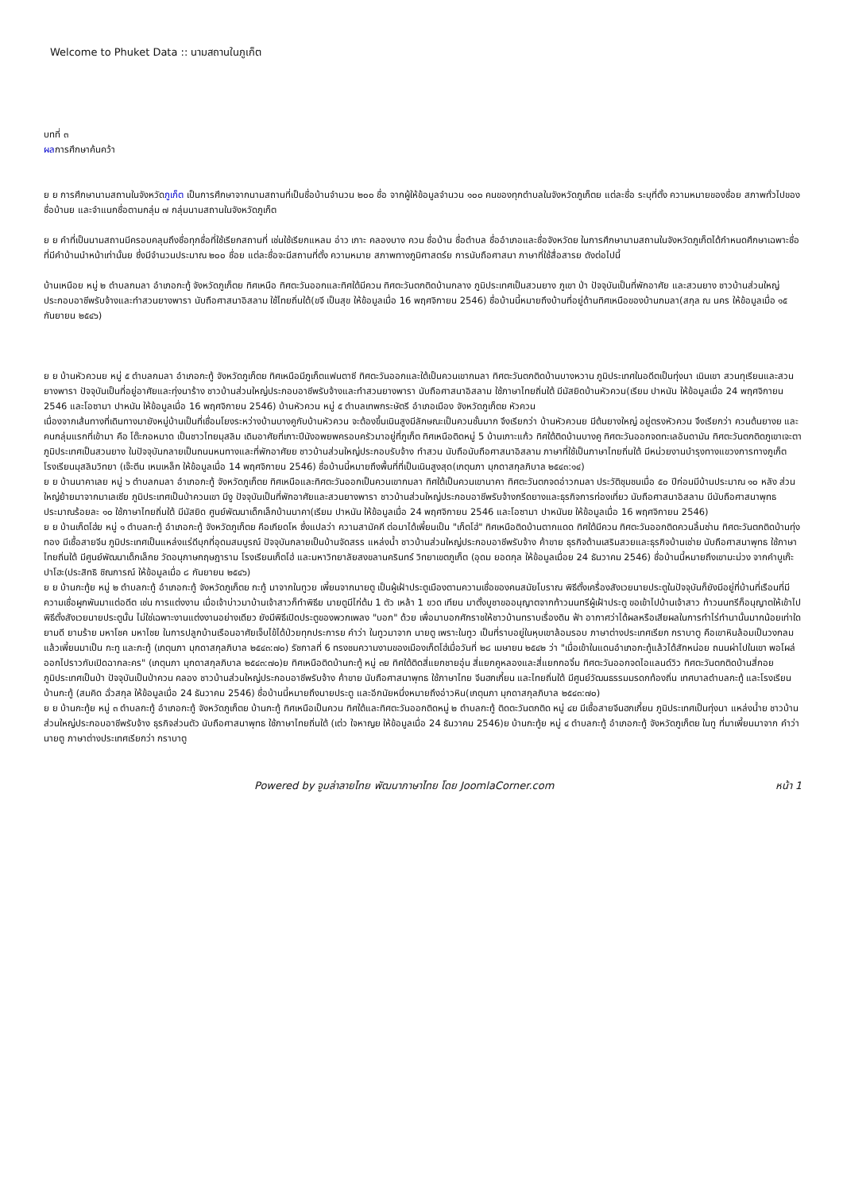Welcome to Phuket Data :: นามสถานในภูเก็ต
บทที่ ๓
ผลการศึกษาค้นคว้า
ย ย การศึกษานามสถานในจังหวัดภูเก็ต เป็นการศึกษาจากนามสถานที่เป็นชื่อบ้านจำนวน ๒๐๐ ชื่อ จากผู้ให้ข้อมูลจำนวน ๑๐๐ คนของทุกตำบลในจังหวัดภูเก็ตย แต่ละชื่อ ระบุที่ตั้ง ความหมายของชื่อย สภาพทั่วไปของชื่อบ้านย และจำแนกชื่อตามกลุ่ม ๗ กลุ่มนามสถานในจังหวัดภูเก็ต
ย ย คำที่เป็นนามสถานมีครอบคลุมถึงชื่อทุกชื่อที่ใช้เรียกสถานที่ เช่นใช้เรียกแหลม อ่าว เกาะ คลองบาง ควน ชื่อบ้าน ชื่อตำบล ชื่ออำเภอและชื่อจังหวัดย ในการศึกษานามสถานในจังหวัดภูเก็ตได้กำหนดศึกษาเฉพาะชื่อที่มีคำบ้านนำหน้าเท่านั้นย ซึ่งมีจำนวนประมาณ ๒๐๐ ชื่อย แต่ละชื่อจะมีสถานที่ตั้ง ความหมาย สภาพทางภูมิศาสตร์ย การนับถือศาสนา ภาษาที่ใช้สื่อสารย ดังต่อไปนี้
บ้านเหนือย หมู่ ๒ ตำบลกมลา อำเภอกะทู้ จังหวัดภูเก็ตย ทิศเหนือ ทิศตะวันออกและทิศใต้มีควน ทิศตะวันตกติดบ้านกลาง ภูมิประเทศเป็นสวนยาง ภูเขา ป่า ปัจจุบันเป็นที่พักอาศัย และสวนยาง ชาวบ้านส่วนใหญ่ประกอบอาชีพรับจ้างและทำสวนยางพารา นับถือศาสนาอิสลาม ใช้ไทยถิ่นใต้(ขจี เป็นสุข ให้ข้อมูลเมื่อ 16 พฤศจิกายน 2546) ชื่อบ้านนี้หมายถึงบ้านที่อยู่ด้านทิศเหนือของบ้านกมลา(สกุล ณ นคร ให้ข้อมูลเมื่อ ๑๕ กันยายน ๒๕๔๖)
ย ย บ้านหัวควนย หมู่ ๕ ตำบลกมลา อำเภอกะทู้ จังหวัดภูเก็ตย ทิศเหนือมีภูเก็ตแฟนตาซี ทิศตะวันออกและใต้เป็นควนเขากมลา ทิศตะวันตกติดบ้านบางหวาน ภูมิประเทศในอดีตเป็นทุ่งนา เนินเขา สวนทุเรียนและสวนยางพารา ปัจจุบันเป็นที่อยู่อาศัยและทุ่งนาร้าง ชาวบ้านส่วนใหญ่ประกอบอาชีพรับจ้างและทำสวนยางพารา นับถือศาสนาอิสลาม ใช้ภาษาไทยถิ่นใต้ มีมัสยิดบ้านหัวควน(เรียม ปาหนัน ให้ข้อมูลเมื่อ 24 พฤศจิกายน 2546 และโอซามา ปาหนัน ให้ข้อมูลเมื่อ 16 พฤศจิกายน 2546) บ้านหัวควน หมู่ ๕ ตำบลเทพกระษัตรี อำเภอเมือง จังหวัดภูเก็ตย หัวควน
เนื่องจากเส้นทางที่เดินทางมายังหมู่บ้านเป็นที่เชื่อมโยงระหว่างบ้านบางคูกับบ้านหัวควน จะต้องขึ้นเนินสูงมีลักษณะเป็นควนชั้นมาก จึงเรียกว่า บ้านหัวควนย มีต้นยางใหญ่ อยู่ตรงหัวควน จึงเรียกว่า ควนต้นยางย และคนกลุ่มแรกที่เข้ามา คือ โต๊ะกอหมาด เป็นชาวไทยมุสลิม เดิมอาศัยที่เกาะปีนังอพยพครอบครัวมาอยู่ที่ภูเก็ต ทิศเหนือติดหมู่ 5 บ้านเกาะแก้ว ทิศใต้ติดบ้านบางคู ทิศตะวันออกจดทะเลอันดามัน ทิศตะวันตกติดภูเขาเจะตา ภูมิประเทศเป็นสวนยาง ในปัจจุบันกลายเป็นถนนหนทางและที่พักอาศัยย ชาวบ้านส่วนใหญ่ประกอบรับจ้าง ทำสวน นับถือนับถือศาสนาอิสลาม ภาษาที่ใช้เป็นภาษาไทยถิ่นใต้ มีหน่วยงานบำรุงทางแขวงการทางภูเก็ต โรงเรียนมุสลิมวิทยา (เจ๊ะตีน เหมเหล็ก ให้ข้อมูลเมื่อ 14 พฤศจิกายน 2546) ชื่อบ้านนี้หมายถึงพื้นที่ที่เป็นเนินสูงสุด(เกตุนภา มุกดาสกุลภิบาล ๒๕๔๓:๑๔)
ย ย บ้านนาคาเลย หมู่ ๖ ตำบลกมลา อำเภอกะทู้ จังหวัดภูเก็ตย ทิศเหนือและทิศตะวันออกเป็นควนเขากมลา ทิศใต้เป็นควนเขานาคา ทิศตะวันตกจดอ่าวกมลา ประวัติชุมชนเมื่อ ๕๐ ปีก่อนมีบ้านประมาณ ๑๐ หลัง ส่วนใหญ่ย้ายมาจากมาเลเซีย ภูมิประเทศเป็นป่าควนเขา มีงู ปัจจุบันเป็นที่พักอาศัยและสวนยางพารา ชาวบ้านส่วนใหญ่ประกอบอาชีพรับจ้างกรีดยางและธุรกิจการท่องเที่ยว นับถือศาสนาอิสลาม มีนับถือศาสนาพุทธประมาณร้อยละ ๑๐ ใช้ภาษาไทยถิ่นใต้ มีมัสยิด ศูนย์พัฒนาเด็กเล็กบ้านนาคา(เรียม ปาหนัน ให้ข้อมูลเมื่อ 24 พฤศจิกายน 2546 และโอซามา ปาหนันย ให้ข้อมูลเมื่อ 16 พฤศจิกายน 2546)
ย ย บ้านเก็ตโฮ่ย หมู่ ๑ ตำบลกะทู้ อำเภอกะทู้ จังหวัดภูเก็ตย คือเกียดโห ซึ่งแปลว่า ความสามัคคี ต่อมาได้เพี้ยนเป็น "เก็ตโฮ่" ทิศเหนือติดบ้านตากแดด ทิศใต้มีควน ทิศตะวันออกติดควนลิ้มซ่าน ทิศตะวันตกติดบ้านทุ่งทอง มีเชื้อสายจีน ภูมิประเทศเป็นแหล่งแร่ดีบุกที่อุดมสมบูรณ์ ปัจจุบันกลายเป็นบ้านจัดสรร แหล่งน้ำ ชาวบ้านส่วนใหญ่ประกอบอาชีพรับจ้าง ค้าขาย ธุรกิจด้านเสริมสวยและธุรกิจบ้านเช่าย นับถือศาสนาพุทธ ใช้ภาษาไทยถิ่นใต้ มีศูนย์พัฒนาเด็กเล็กย วัดอนุภาษกฤษฎาราม โรงเรียนเก็ตโฮ่ และมหาวิทยาลัยสงขลานครินทร์ วิทยาเขตภูเก็ต (อุดม ยอดกุล ให้ข้อมูลเมื่อย 24 ธันวาคม 2546) ชื่อบ้านนี้หมายถึงเขามะม่วง จากคำบูเก๊ะปาโฮะ(ประสิทธิ ชิณการณ์ ให้ข้อมูลเมื่อ ๘ กันยายน ๒๕๔๖)
ย ย บ้านกะทู้ย หมู่ ๒ ตำบลกะทู้ อำเภอกะทู้ จังหวัดภูเก็ตย กะทู้ มาจากในทูวย เพี้ยนจากนายตู เป็นผู้เฝ้าประตูเมืองตามความเชื่อของคนสมัยโบราณ พิธีตั้งเครื่องสังเวยนายประตูในปัจจุบันก็ยังมีอยู่ที่บ้านที่เรือนที่มีความเชื่อผูกพันมาแต่อดีต เช่น การแต่งงาน เมื่อเจ้าบ่าวมาบ้านเจ้าสาวก็ทำพิธีย นายตูมีไก่ต้ม 1 ตัว เหล้า 1 ขวด เทียน มาตั้งบูชาขออนุญาตจากท้าวนนทรีผู้เฝ้าประตู ขอเข้าไปบ้านเจ้าสาว ท้าวนนทรีก็อนุญาตให้เข้าไป พิธีตั้งสังเวยนายประตูนั้น ไม่ใช่เฉพาะงานแต่งงานอย่างเดียว ยังมีพิธีเปิดประตูของพวกเพลง "บอก" ด้วย เพื่อมาบอกศักราชให้ชาวบ้านทราบเรื่องดิน ฟ้า อากาศว่าได้ผลหรือเสียผลในการทำไร่ทำนานั้นมากน้อยเท่าใด ยามดี ยามร้าย มหาโชค มหาไชย ในการปลูกบ้านเรือนอาศัยเจ็บไข้ได้ป่วยทุกประการย คำว่า ในทูวมาจาก นายตู เพราะในทูว เป็นที่ราบอยู่ในหุบเขาล้อมรอบ ภาษาต่างประเทศเรียก กราบาตู คือเขาหินล้อมเป็นวงกลม แล้วเพี้ยนมาเป็น กะทู และกะทู้ (เกตุนภา มุกดาสกุลภิบาล ๒๕๔๓:๗๐) รัชกาลที่ 6 ทรงชมความงามของเมืองเก็ตโฮ่เมื่อวันที่ ๒๘ เมษายน ๒๕๔๒ ว่า "เมื่อเข้าในแดนอำเภอกะทู้แล้วได้สักหน่อย ถนนผ่าไปในเขา พอโผล่ออกไปราวกับเปิดฉากละคร" (เกตุนภา มุกดาสกุลภิบาล ๒๕๔๓:๗๐)ย ทิศเหนือติดบ้านกะทู้ หมู่ ๓ย ทิศใต้ติดสี่แยกชายอุ่น สี่แยกคูหลองและสี่แยกกอจิ๋ม ทิศตะวันออกจดไอแลนด์วิว ทิศตะวันตกติดบ้านสี่กอย ภูมิประเทศเป็นป่า ปัจจุบันเป็นป่าควน คลอง ชาวบ้านส่วนใหญ่ประกอบอาชีพรับจ้าง ค้าขาย นับถือศาสนาพุทธ ใช้ภาษาไทย จีนฮกเกี้ยน และไทยถิ่นใต้ มีศูนย์วัฒนธรรมมรดกท้องถิ่น เทศบาลตำบลกะทู้ และโรงเรียนบ้านกะทู้ (สมคิด ฉั่วสกุล ให้ข้อมูลเมื่อ 24 ธันวาคม 2546) ชื่อบ้านนี้หมายถึงนายประตู และอีกนัยหนึ่งหมายถึงอ่าวหิน(เกตุนภา มุกดาสกุลภิบาล ๒๕๔๓:๗๐)
ย ย บ้านกะทู้ย หมู่ ๓ ตำบลกะทู้ อำเภอกะทู้ จังหวัดภูเก็ตย บ้านกะทู้ ทิศเหนือเป็นควน ทิศใต้และทิศตะวันออกติดหมู่ ๒ ตำบลกะทู้ ติดตะวันตกติด หมู่ ๔ย มีเชื้อสายจีนฮกเกี้ยน ภูมิประเทศเป็นทุ่งนา แหล่งน้ำย ชาวบ้านส่วนใหญ่ประกอบอาชีพรับจ้าง ธุรกิจส่วนตัว นับถือศาสนาพุทธ ใช้ภาษาไทยถิ่นใต้ (เต่ว ใจหาญย ให้ข้อมูลเมื่อ 24 ธันวาคม 2546)ย บ้านกะทู้ย หมู่ ๔ ตำบลกะทู้ อำเภอกะทู้ จังหวัดภูเก็ตย ในทู ที่มาเพี้ยนมาจาก คำว่า นายตู ภาษาต่างประเทศเรียกว่า กราบาตู
Powered by จูมล่าลายไทย พัฒนาภาษาไทย โดย JoomlaCorner.com หน้า 1